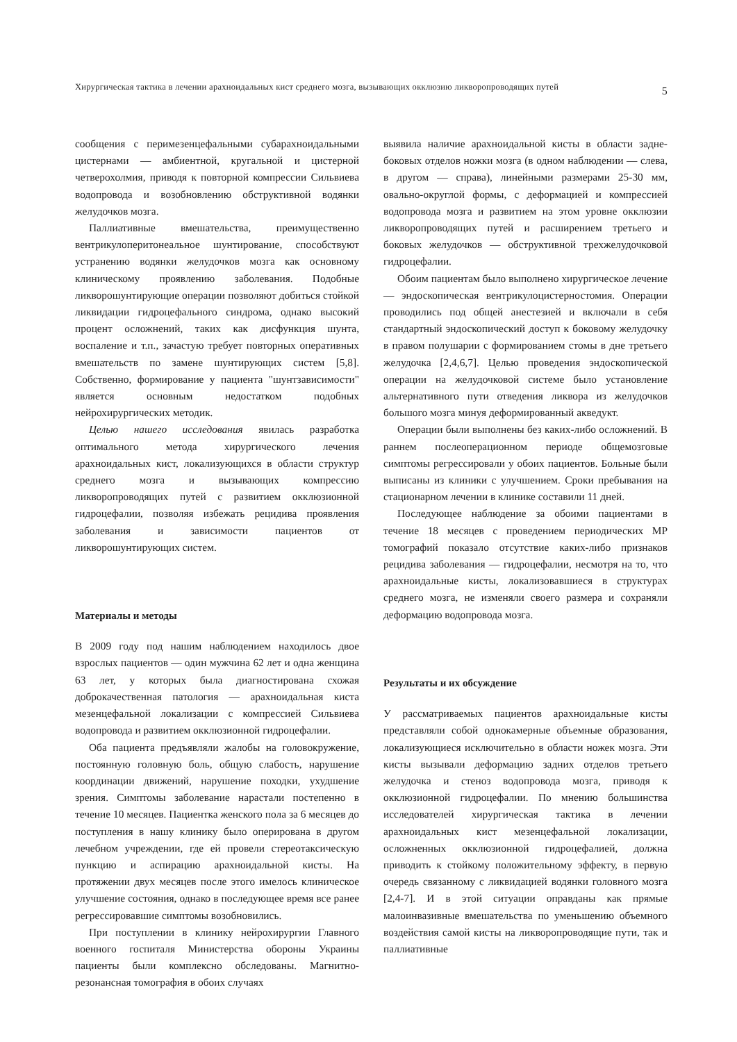Хирургическая тактика в лечении арахноидальных кист среднего мозга, вызывающих окклюзию ликворопроводящих путей 5
сообщения с перимезенцефальными субарахноидальными цистернами — амбиентной, кругальной и цистерной четверохолмия, приводя к повторной компрессии Сильвиева водопровода и возобновлению обструктивной водянки желудочков мозга.
Паллиативные вмешательства, преимущественно вентрикулоперитонеальное шунтирование, способствуют устранению водянки желудочков мозга как основному клиническому проявлению заболевания. Подобные ликворошунтирующие операции позволяют добиться стойкой ликвидации гидроцефального синдрома, однако высокий процент осложнений, таких как дисфункция шунта, воспаление и т.п., зачастую требует повторных оперативных вмешательств по замене шунтирующих систем [5,8]. Собственно, формирование у пациента "шунтзависимости" является основным недостатком подобных нейрохирургических методик.
Целью нашего исследования явилась разработка оптимального метода хирургического лечения арахноидальных кист, локализующихся в области структур среднего мозга и вызывающих компрессию ликворопроводящих путей с развитием окклюзионной гидроцефалии, позволяя избежать рецидива проявления заболевания и зависимости пациентов от ликворошунтирующих систем.
Материалы и методы
В 2009 году под нашим наблюдением находилось двое взрослых пациентов — один мужчина 62 лет и одна женщина 63 лет, у которых была диагностирована схожая доброкачественная патология — арахноидальная киста мезенцефальной локализации с компрессией Сильвиева водопровода и развитием окклюзионной гидроцефалии.
Оба пациента предъявляли жалобы на головокружение, постоянную головную боль, общую слабость, нарушение координации движений, нарушение походки, ухудшение зрения. Симптомы заболевание нарастали постепенно в течение 10 месяцев. Пациентка женского пола за 6 месяцев до поступления в нашу клинику было оперирована в другом лечебном учреждении, где ей провели стереотаксическую пункцию и аспирацию арахноидальной кисты. На протяжении двух месяцев после этого имелось клиническое улучшение состояния, однако в последующее время все ранее регрессировавшие симптомы возобновились.
При поступлении в клинику нейрохирургии Главного военного госпиталя Министерства обороны Украины пациенты были комплексно обследованы. Магнитно-резонансная томография в обоих случаях
выявила наличие арахноидальной кисты в области задне-боковых отделов ножки мозга (в одном наблюдении — слева, в другом — справа), линейными размерами 25-30 мм, овально-округлой формы, с деформацией и компрессией водопровода мозга и развитием на этом уровне окклюзии ликворопроводящих путей и расширением третьего и боковых желудочков — обструктивной трехжелудочковой гидроцефалии.
Обоим пациентам было выполнено хирургическое лечение — эндоскопическая вентрикулоцистерностомия. Операции проводились под общей анестезией и включали в себя стандартный эндоскопический доступ к боковому желудочку в правом полушарии с формированием стомы в дне третьего желудочка [2,4,6,7]. Целью проведения эндоскопической операции на желудочковой системе было установление альтернативного пути отведения ликвора из желудочков большого мозга минуя деформированный акведукт.
Операции были выполнены без каких-либо осложнений. В раннем послеоперационном периоде общемозговые симптомы регрессировали у обоих пациентов. Больные были выписаны из клиники с улучшением. Сроки пребывания на стационарном лечении в клинике составили 11 дней.
Последующее наблюдение за обоими пациентами в течение 18 месяцев с проведением периодических МР томографий показало отсутствие каких-либо признаков рецидива заболевания — гидроцефалии, несмотря на то, что арахноидальные кисты, локализовавшиеся в структурах среднего мозга, не изменяли своего размера и сохраняли деформацию водопровода мозга.
Результаты и их обсуждение
У рассматриваемых пациентов арахноидальные кисты представляли собой однокамерные объемные образования, локализующиеся исключительно в области ножек мозга. Эти кисты вызывали деформацию задних отделов третьего желудочка и стеноз водопровода мозга, приводя к окклюзионной гидроцефалии. По мнению большинства исследователей хирургическая тактика в лечении арахноидальных кист мезенцефальной локализации, осложненных окклюзионной гидроцефалией, должна приводить к стойкому положительному эффекту, в первую очередь связанному с ликвидацией водянки головного мозга [2,4-7]. И в этой ситуации оправданы как прямые малоинвазивные вмешательства по уменьшению объемного воздействия самой кисты на ликворопроводящие пути, так и паллиативные